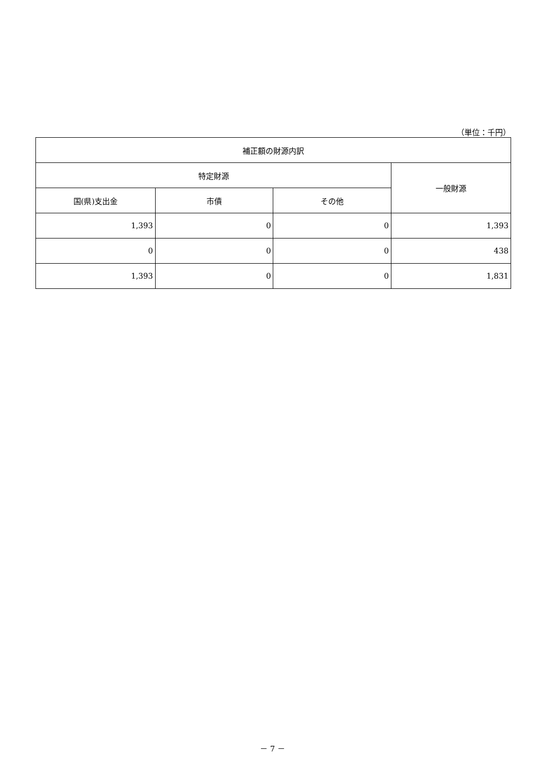（単位：千円）
| 補正額の財源内訳 | | | |
| --- | --- | --- | --- |
| 特定財源 | | | 一般財源 |
| 国(県)支出金 | 市債 | その他 | |
| 1,393 | 0 | 0 | 1,393 |
| 0 | 0 | 0 | 438 |
| 1,393 | 0 | 0 | 1,831 |
－ 7 －